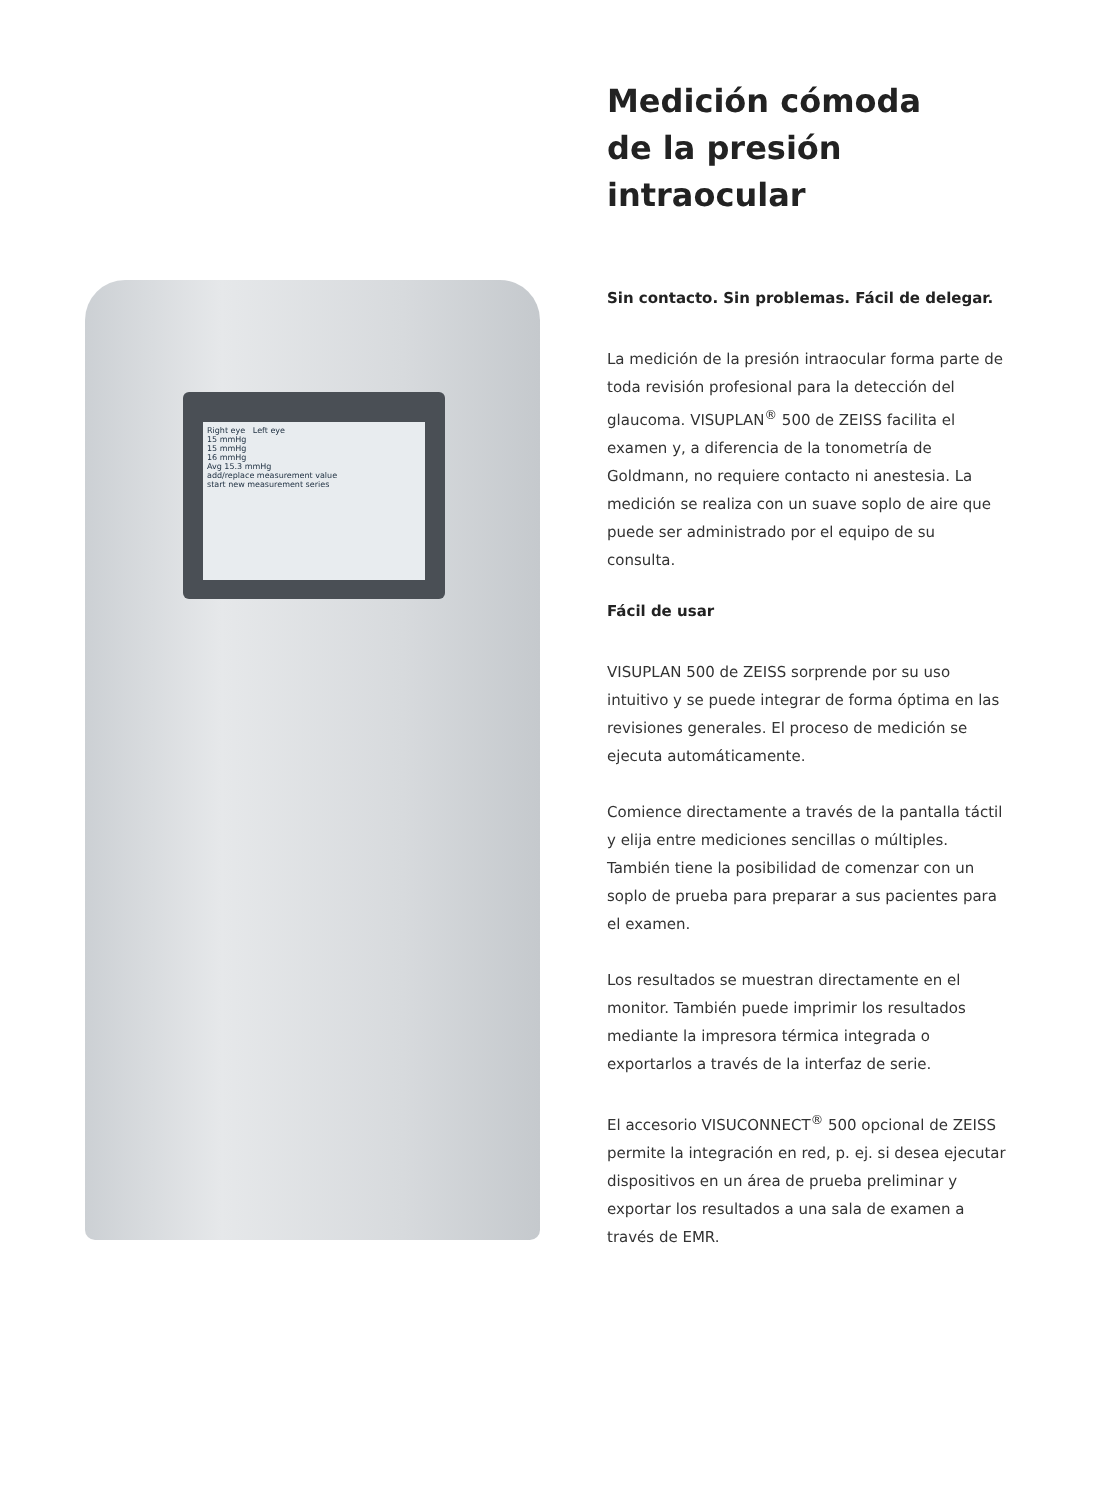Right eye Left eye
15 mmHg
15 mmHg
16 mmHg
Avg 15.3 mmHg
add/replace measurement value
start new measurement series
Medición cómoda
de la presión
intraocular
Sin contacto. Sin problemas. Fácil de delegar.
La medición de la presión intraocular forma parte de toda revisión profesional para la detección del glaucoma. VISUPLAN<sup>®</sup> 500 de ZEISS facilita el examen y, a diferencia de la tonometría de Goldmann, no requiere contacto ni anestesia. La medición se realiza con un suave soplo de aire que puede ser administrado por el equipo de su consulta.
Fácil de usar
VISUPLAN 500 de ZEISS sorprende por su uso intuitivo y se puede integrar de forma óptima en las revisiones generales. El proceso de medición se ejecuta automáticamente.
Comience directamente a través de la pantalla táctil y elija entre mediciones sencillas o múltiples. También tiene la posibilidad de comenzar con un soplo de prueba para preparar a sus pacientes para el examen.
Los resultados se muestran directamente en el monitor. También puede imprimir los resultados mediante la impresora térmica integrada o exportarlos a través de la interfaz de serie.
El accesorio VISUCONNECT<sup>®</sup> 500 opcional de ZEISS permite la integración en red, p. ej. si desea ejecutar dispositivos en un área de prueba preliminar y exportar los resultados a una sala de examen a través de EMR.